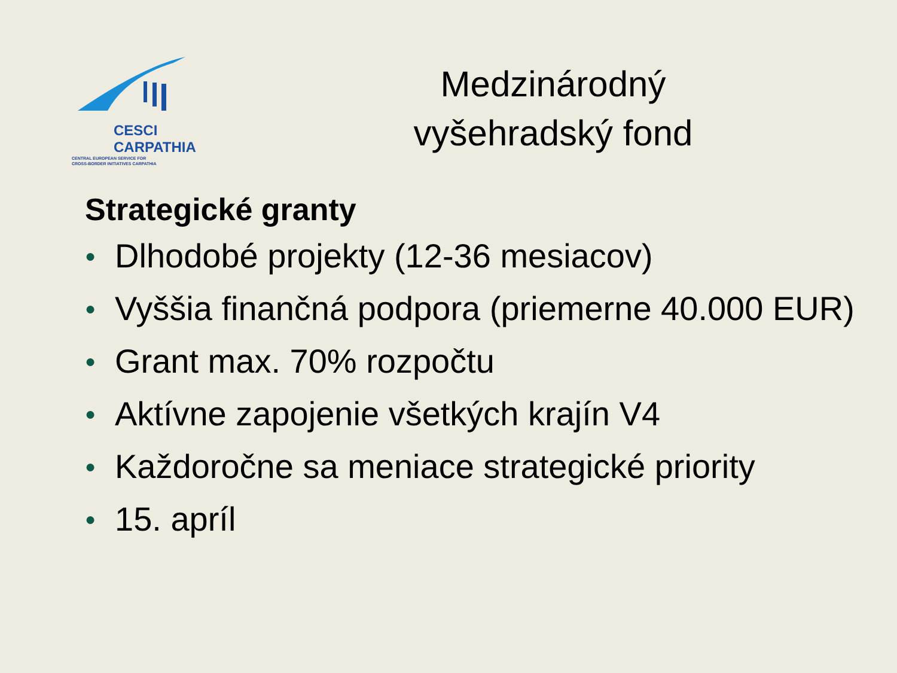CESCI
CARPATHIA
CENTRAL EUROPEAN SERVICE FOR
CROSS-BORDER INITIATIVES CARPATHIA
Medzinárodný
vyšehradský fond
Strategické granty
● Dlhodobé projekty (12-36 mesiacov)
● Vyššia finančná podpora (priemerne 40.000 EUR)
● Grant max. 70% rozpočtu
● Aktívne zapojenie všetkých krajín V4
● Každoročne sa meniace strategické priority
● 15. apríl